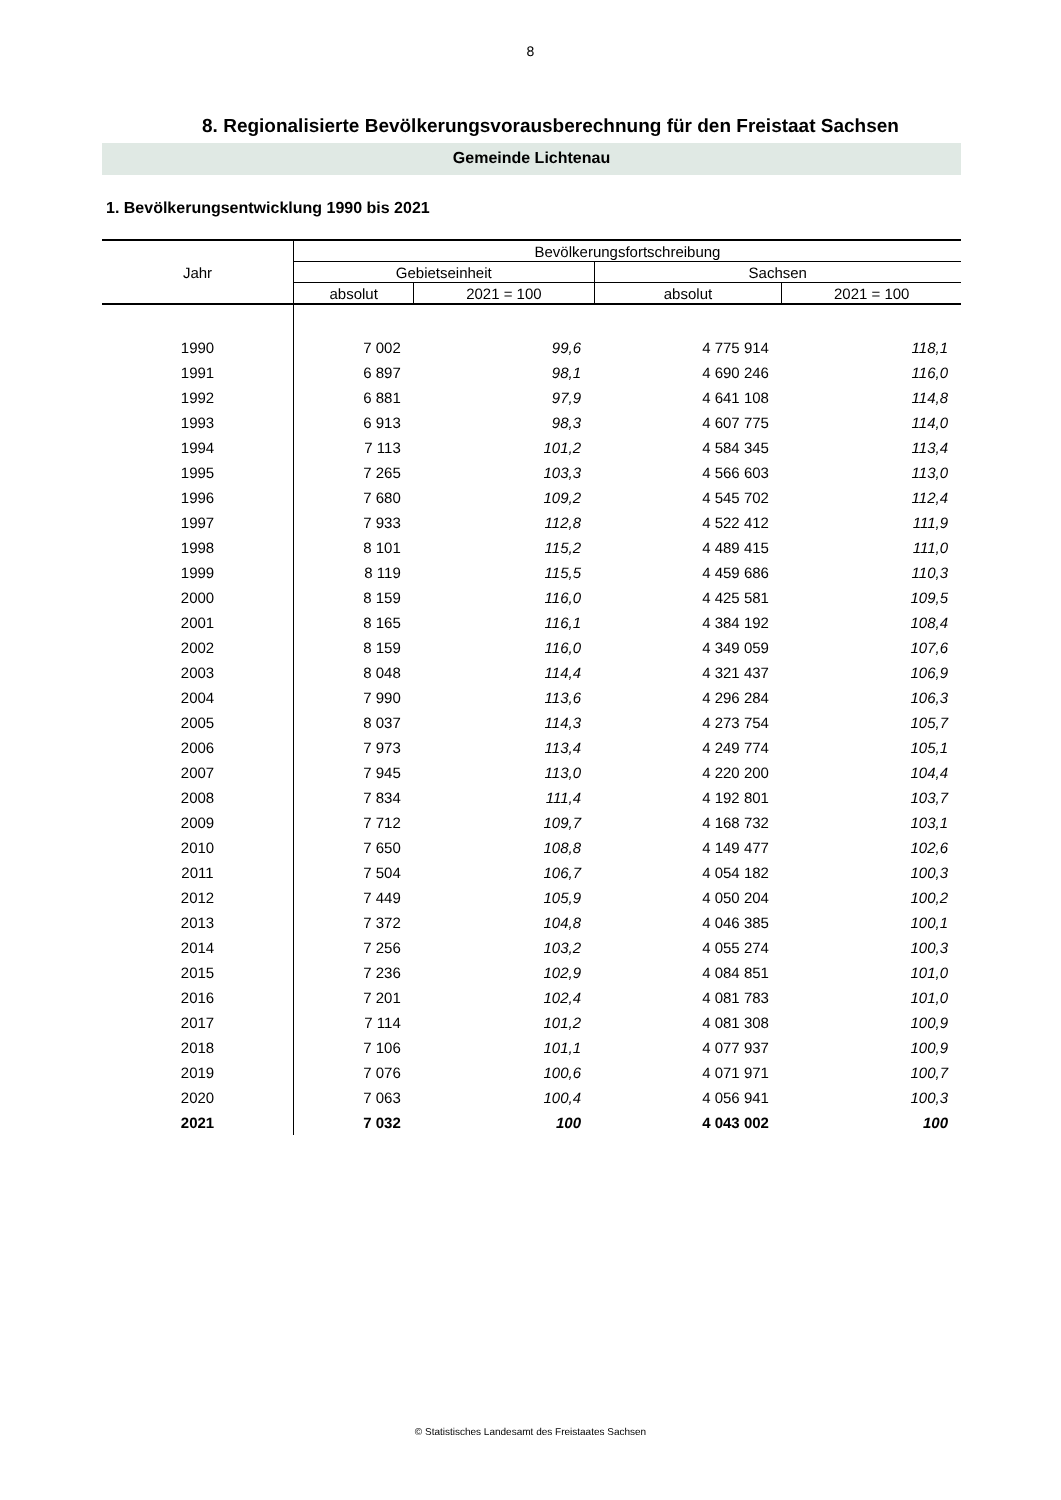8
8. Regionalisierte Bevölkerungsvorausberechnung für den Freistaat Sachsen
Gemeinde Lichtenau
1. Bevölkerungsentwicklung 1990 bis 2021
| Jahr | Bevölkerungsfortschreibung | | | |
| --- | --- | --- | --- | --- |
| | Gebietseinheit | | Sachsen | |
| | absolut | 2021 = 100 | absolut | 2021 = 100 |
| 1990 | 7 002 | 99,6 | 4 775 914 | 118,1 |
| 1991 | 6 897 | 98,1 | 4 690 246 | 116,0 |
| 1992 | 6 881 | 97,9 | 4 641 108 | 114,8 |
| 1993 | 6 913 | 98,3 | 4 607 775 | 114,0 |
| 1994 | 7 113 | 101,2 | 4 584 345 | 113,4 |
| 1995 | 7 265 | 103,3 | 4 566 603 | 113,0 |
| 1996 | 7 680 | 109,2 | 4 545 702 | 112,4 |
| 1997 | 7 933 | 112,8 | 4 522 412 | 111,9 |
| 1998 | 8 101 | 115,2 | 4 489 415 | 111,0 |
| 1999 | 8 119 | 115,5 | 4 459 686 | 110,3 |
| 2000 | 8 159 | 116,0 | 4 425 581 | 109,5 |
| 2001 | 8 165 | 116,1 | 4 384 192 | 108,4 |
| 2002 | 8 159 | 116,0 | 4 349 059 | 107,6 |
| 2003 | 8 048 | 114,4 | 4 321 437 | 106,9 |
| 2004 | 7 990 | 113,6 | 4 296 284 | 106,3 |
| 2005 | 8 037 | 114,3 | 4 273 754 | 105,7 |
| 2006 | 7 973 | 113,4 | 4 249 774 | 105,1 |
| 2007 | 7 945 | 113,0 | 4 220 200 | 104,4 |
| 2008 | 7 834 | 111,4 | 4 192 801 | 103,7 |
| 2009 | 7 712 | 109,7 | 4 168 732 | 103,1 |
| 2010 | 7 650 | 108,8 | 4 149 477 | 102,6 |
| 2011 | 7 504 | 106,7 | 4 054 182 | 100,3 |
| 2012 | 7 449 | 105,9 | 4 050 204 | 100,2 |
| 2013 | 7 372 | 104,8 | 4 046 385 | 100,1 |
| 2014 | 7 256 | 103,2 | 4 055 274 | 100,3 |
| 2015 | 7 236 | 102,9 | 4 084 851 | 101,0 |
| 2016 | 7 201 | 102,4 | 4 081 783 | 101,0 |
| 2017 | 7 114 | 101,2 | 4 081 308 | 100,9 |
| 2018 | 7 106 | 101,1 | 4 077 937 | 100,9 |
| 2019 | 7 076 | 100,6 | 4 071 971 | 100,7 |
| 2020 | 7 063 | 100,4 | 4 056 941 | 100,3 |
| 2021 | 7 032 | 100 | 4 043 002 | 100 |
© Statistisches Landesamt des Freistaates Sachsen